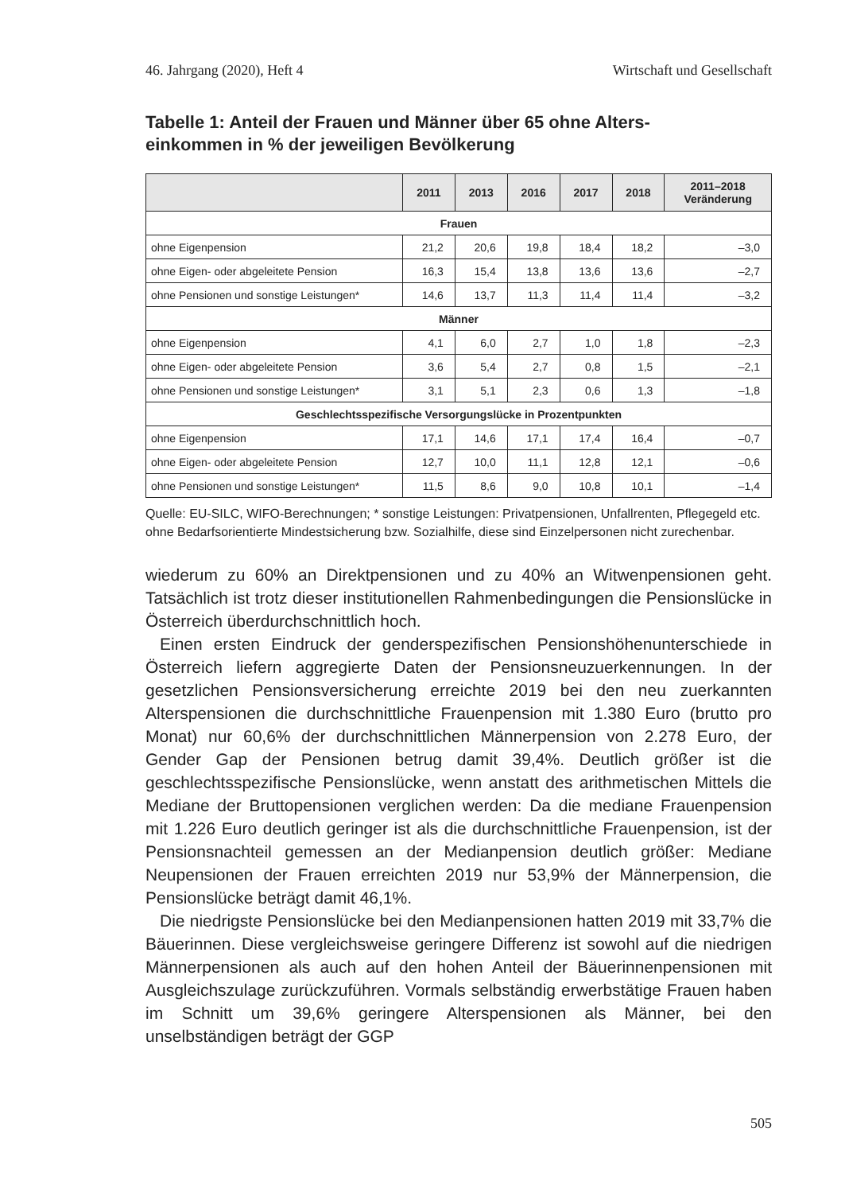46. Jahrgang (2020), Heft 4 Wirtschaft und Gesellschaft
Tabelle 1: Anteil der Frauen und Männer über 65 ohne Alters-
einkommen in % der jeweiligen Bevölkerung
| | 2011 | 2013 | 2016 | 2017 | 2018 | 2011–2018 Veränderung |
| --- | --- | --- | --- | --- | --- | --- |
| Frauen | | | | | | |
| ohne Eigenpension | 21,2 | 20,6 | 19,8 | 18,4 | 18,2 | –3,0 |
| ohne Eigen- oder abgeleitete Pension | 16,3 | 15,4 | 13,8 | 13,6 | 13,6 | –2,7 |
| ohne Pensionen und sonstige Leistungen* | 14,6 | 13,7 | 11,3 | 11,4 | 11,4 | –3,2 |
| Männer | | | | | | |
| ohne Eigenpension | 4,1 | 6,0 | 2,7 | 1,0 | 1,8 | –2,3 |
| ohne Eigen- oder abgeleitete Pension | 3,6 | 5,4 | 2,7 | 0,8 | 1,5 | –2,1 |
| ohne Pensionen und sonstige Leistungen* | 3,1 | 5,1 | 2,3 | 0,6 | 1,3 | –1,8 |
| Geschlechtsspezifische Versorgungslücke in Prozentpunkten | | | | | | |
| ohne Eigenpension | 17,1 | 14,6 | 17,1 | 17,4 | 16,4 | –0,7 |
| ohne Eigen- oder abgeleitete Pension | 12,7 | 10,0 | 11,1 | 12,8 | 12,1 | –0,6 |
| ohne Pensionen und sonstige Leistungen* | 11,5 | 8,6 | 9,0 | 10,8 | 10,1 | –1,4 |
Quelle: EU-SILC, WIFO-Berechnungen; * sonstige Leistungen: Privatpensionen, Unfallrenten, Pflegegeld etc. ohne Bedarfsorientierte Mindestsicherung bzw. Sozialhilfe, diese sind Einzelpersonen nicht zurechenbar.
wiederum zu 60% an Direktpensionen und zu 40% an Witwenpensionen geht. Tatsächlich ist trotz dieser institutionellen Rahmenbedingungen die Pensionslücke in Österreich überdurchschnittlich hoch.
Einen ersten Eindruck der genderspezifischen Pensionshöhenunterschiede in Österreich liefern aggregierte Daten der Pensionsneuzuerkennungen. In der gesetzlichen Pensionsversicherung erreichte 2019 bei den neu zuerkannten Alterspensionen die durchschnittliche Frauenpension mit 1.380 Euro (brutto pro Monat) nur 60,6% der durchschnittlichen Männerpension von 2.278 Euro, der Gender Gap der Pensionen betrug damit 39,4%. Deutlich größer ist die geschlechtsspezifische Pensionslücke, wenn anstatt des arithmetischen Mittels die Mediane der Bruttopensionen verglichen werden: Da die mediane Frauenpension mit 1.226 Euro deutlich geringer ist als die durchschnittliche Frauenpension, ist der Pensionsnachteil gemessen an der Medianpension deutlich größer: Mediane Neupensionen der Frauen erreichten 2019 nur 53,9% der Männerpension, die Pensionslücke beträgt damit 46,1%.
Die niedrigste Pensionslücke bei den Medianpensionen hatten 2019 mit 33,7% die Bäuerinnen. Diese vergleichsweise geringere Differenz ist sowohl auf die niedrigen Männerpensionen als auch auf den hohen Anteil der Bäuerinnenpensionen mit Ausgleichszulage zurückzuführen. Vormals selbständig erwerbstätige Frauen haben im Schnitt um 39,6% geringere Alterspensionen als Männer, bei den unselbständigen beträgt der GGP
505